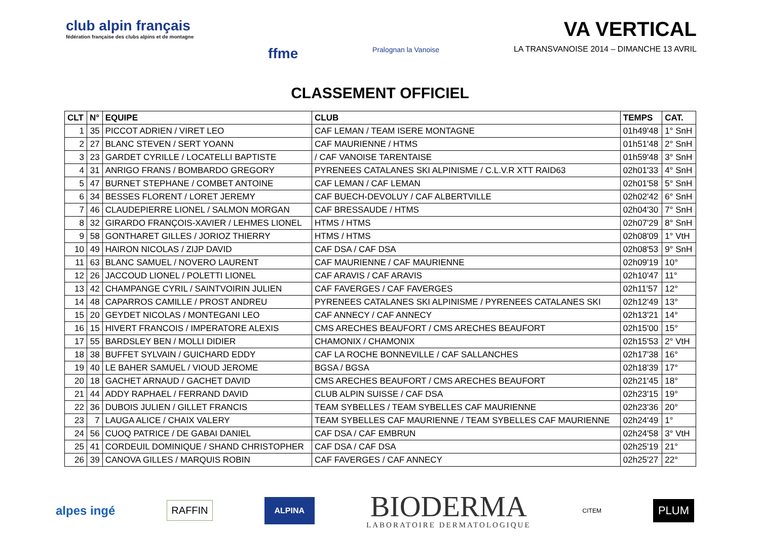club alpin français
fédération française des clubs alpins et de montagne
ffme
Pralognan la Vanoise
VA VERTICAL
LA TRANSVANOISE 2014 – DIMANCHE 13 AVRIL
CLASSEMENT OFFICIEL
| CLT | N° | EQUIPE | CLUB | TEMPS | CAT. |
| --- | --- | --- | --- | --- | --- |
| 1 | 35 | PICCOT ADRIEN / VIRET LEO | CAF LEMAN / TEAM ISERE MONTAGNE | 01h49'48 | 1° SnH |
| 2 | 27 | BLANC STEVEN / SERT YOANN | CAF MAURIENNE / HTMS | 01h51'48 | 2° SnH |
| 3 | 23 | GARDET CYRILLE / LOCATELLI BAPTISTE | / CAF VANOISE TARENTAISE | 01h59'48 | 3° SnH |
| 4 | 31 | ANRIGO FRANS / BOMBARDO GREGORY | PYRENEES CATALANES SKI ALPINISME / C.L.V.R XTT RAID63 | 02h01'33 | 4° SnH |
| 5 | 47 | BURNET STEPHANE / COMBET ANTOINE | CAF LEMAN / CAF LEMAN | 02h01'58 | 5° SnH |
| 6 | 34 | BESSES FLORENT / LORET JEREMY | CAF BUECH-DEVOLUY / CAF ALBERTVILLE | 02h02'42 | 6° SnH |
| 7 | 46 | CLAUDEPIERRE LIONEL / SALMON MORGAN | CAF BRESSAUDE / HTMS | 02h04'30 | 7° SnH |
| 8 | 32 | GIRARDO FRANÇOIS-XAVIER / LEHMES LIONEL | HTMS / HTMS | 02h07'29 | 8° SnH |
| 9 | 58 | GONTHARET GILLES / JORIOZ THIERRY | HTMS / HTMS | 02h08'09 | 1° VtH |
| 10 | 49 | HAIRON NICOLAS / ZIJP DAVID | CAF DSA / CAF DSA | 02h08'53 | 9° SnH |
| 11 | 63 | BLANC SAMUEL / NOVERO LAURENT | CAF MAURIENNE / CAF MAURIENNE | 02h09'19 | 10° |
| 12 | 26 | JACCOUD LIONEL / POLETTI LIONEL | CAF ARAVIS / CAF ARAVIS | 02h10'47 | 11° |
| 13 | 42 | CHAMPANGE CYRIL / SAINTVOIRIN JULIEN | CAF FAVERGES / CAF FAVERGES | 02h11'57 | 12° |
| 14 | 48 | CAPARROS CAMILLE / PROST ANDREU | PYRENEES CATALANES SKI ALPINISME / PYRENEES CATALANES SKI | 02h12'49 | 13° |
| 15 | 20 | GEYDET NICOLAS / MONTEGANI LEO | CAF ANNECY / CAF ANNECY | 02h13'21 | 14° |
| 16 | 15 | HIVERT FRANCOIS / IMPERATORE ALEXIS | CMS ARECHES BEAUFORT / CMS ARECHES BEAUFORT | 02h15'00 | 15° |
| 17 | 55 | BARDSLEY BEN / MOLLI DIDIER | CHAMONIX / CHAMONIX | 02h15'53 | 2° VtH |
| 18 | 38 | BUFFET SYLVAIN / GUICHARD EDDY | CAF LA ROCHE BONNEVILLE / CAF SALLANCHES | 02h17'38 | 16° |
| 19 | 40 | LE BAHER SAMUEL / VIOUD JEROME | BGSA / BGSA | 02h18'39 | 17° |
| 20 | 18 | GACHET ARNAUD / GACHET DAVID | CMS ARECHES BEAUFORT / CMS ARECHES BEAUFORT | 02h21'45 | 18° |
| 21 | 44 | ADDY RAPHAEL / FERRAND DAVID | CLUB ALPIN SUISSE / CAF DSA | 02h23'15 | 19° |
| 22 | 36 | DUBOIS JULIEN / GILLET FRANCIS | TEAM SYBELLES / TEAM SYBELLES CAF MAURIENNE | 02h23'36 | 20° |
| 23 | 7 | LAUGA ALICE / CHAIX VALERY | TEAM SYBELLES CAF MAURIENNE / TEAM SYBELLES CAF MAURIENNE | 02h24'49 | 1° |
| 24 | 56 | CUOQ PATRICE / DE GABAI DANIEL | CAF DSA / CAF EMBRUN | 02h24'58 | 3° VtH |
| 25 | 41 | CORDEUIL DOMINIQUE / SHAND CHRISTOPHER | CAF DSA / CAF DSA | 02h25'19 | 21° |
| 26 | 39 | CANOVA GILLES / MARQUIS ROBIN | CAF FAVERGES / CAF ANNECY | 02h25'27 | 22° |
alpes ingé
RAFFIN
ALPINA
BIODERMA
LABORATOIRE DERMATOLOGIQUE
CITEM
PLUM